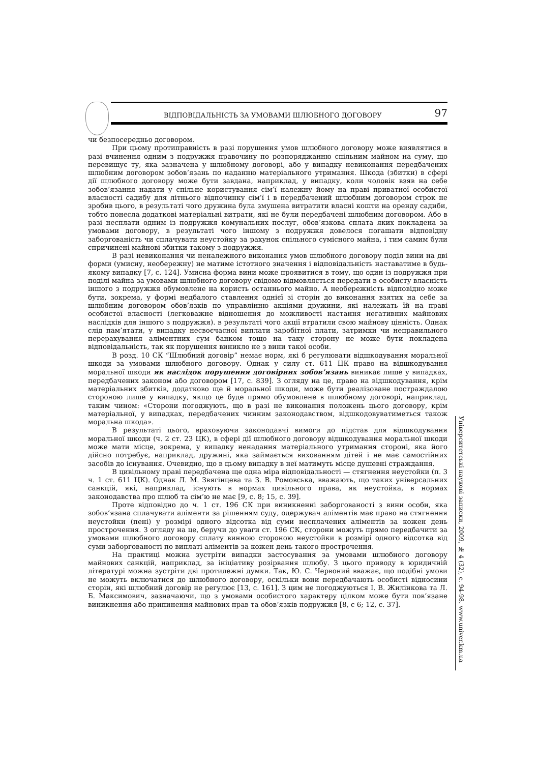ВІДПОВІДАЛЬНІСТЬ ЗА УМОВАМИ ШЛЮБНОГО ДОГОВОРУ 97
чи безпосередньо договором.
При цьому протиправність в разі порушення умов шлюбного договору може виявлятися в разі вчинення одним з подружжя правочину по розпоряджанню спільним майном на суму, що перевищує ту, яка зазначена у шлюбному договорі, або у випадку невиконання передбачених шлюбним договором зобов’язань по наданню матеріального утримання. Шкода (збитки) в сфері дії шлюбного договору може бути завдана, наприклад, у випадку, коли чоловік взяв на себе зобов’язання надати у спільне користування сім’ї належну йому на праві приватної особистої власності садибу для літнього відпочинку сім’ї і в передбачений шлюбним договором строк не зробив цього, в результаті чого дружина була змушена витратити власні кошти на оренду садиби, тобто понесла додаткові матеріальні витрати, які не були передбачені шлюбним договором. Або в разі несплати одним із подружжя комунальних послуг, обов’язкова сплата яких покладена за умовами договору, в результаті чого іншому з подружжя довелося погашати відповідну заборгованість чи сплачувати неустойку за рахунок спільного сумісного майна, і тим самим були спричинені майнові збитки такому з подружжя.
В разі невиконання чи неналежного виконання умов шлюбного договору поділ вини на дві форми (умисну, необережну) не матиме істотного значення і відповідальність наставатиме в будь-якому випадку [7, с. 124]. Умисна форма вини може проявитися в тому, що один із подружжя при поділі майна за умовами шлюбного договору свідомо відмовляється передати в особисту власність іншого з подружжя обумовлене на користь останнього майно. А необережність відповідно може бути, зокрема, у формі недбалого ставлення однієї зі сторін до виконання взятих на себе за шлюбним договором обов’язків по управлінню акціями дружини, які належать їй на праві особистої власності (легковажне відношення до можливості настання негативних майнових наслідків для іншого з подружжя). в результаті чого акції втратили свою майнову цінність. Однак слід пам’ятати, у випадку несвоєчасної виплати заробітної плати, затримки чи неправильного перерахування аліментних сум банком тощо на таку сторону не може бути покладена відповідальність, так як порушення виникло не з вини такої особи.
В розд. 10 СК “Шлюбний договір” немає норм, які б регулювати відшкодування моральної шкоди за умовами шлюбного договору. Однак у силу ст. 611 ЦК право на відшкодування моральної шкоди як наслідок порушення договірних зобов’язань виникає лише у випадках, передбачених законом або договором [17, с. 839]. З огляду на це, право на відшкодування, крім матеріальних збитків, додатково ще й моральної шкоди, може бути реалізоване постраждалою стороною лише у випадку, якщо це буде прямо обумовлене в шлюбному договорі, наприклад, таким чином: «Сторони погоджують, що в разі не виконання положень цього договору, крім матеріальної, у випадках, передбачених чинним законодавством, відшкодовуватиметься також моральна шкода».
В результаті цього, враховуючи законодавчі вимоги до підстав для відшкодування моральної шкоди (ч. 2 ст. 23 ЦК), в сфері дії шлюбного договору відшкодування моральної шкоди може мати місце, зокрема, у випадку ненадання матеріального утримання стороні, яка його дійсно потребує, наприклад, дружині, яка займається вихованням дітей і не має самостійних засобів до існування. Очевидно, що в цьому випадку в неї матимуть місце душевні страждання.
В цивільному праві передбачена ще одна міра відповідальності — стягнення неустойки (п. 3 ч. 1 ст. 611 ЦК). Однак Л. М. Звягінцева та З. В. Ромовська, вважають, що таких універсальних санкцій, які, наприклад, існують в нормах цивільного права, як неустойка, в нормах законодавства про шлюб та сім’ю не має [9, с. 8; 15, с. 39].
Проте відповідно до ч. 1 ст. 196 СК при виникненні заборгованості з вини особи, яка зобов’язана сплачувати аліменти за рішенням суду, одержувач аліментів має право на стягнення неустойки (пені) у розмірі одного відсотка від суми несплачених аліментів за кожен день прострочення. З огляду на це, беручи до уваги ст. 196 СК, сторони можуть прямо передбачити за умовами шлюбного договору сплату винною стороною неустойки в розмірі одного відсотка від суми заборгованості по виплаті аліментів за кожен день такого прострочення.
На практиці можна зустріти випадки застосування за умовами шлюбного договору майнових санкцій, наприклад, за ініціативу розірвання шлюбу. З цього приводу в юридичній літературі можна зустріти дві протилежні думки. Так, Ю. С. Червоний вважає, що подібні умови не можуть включатися до шлюбного договору, оскільки вони передбачають особисті відносини сторін, які шлюбний договір не регулює [13, с. 161]. З цим не погоджуються І. В. Жилінкова та Л. Б. Максимович, зазначаючи, що з умовами особистого характеру цілком може бути пов’язане виникнення або припинення майнових прав та обов’язків подружжя [8, с 6; 12, с. 37].
Університетські наукові записки, 2009, № 4 (32), с. 94-98. www.univer.km.ua